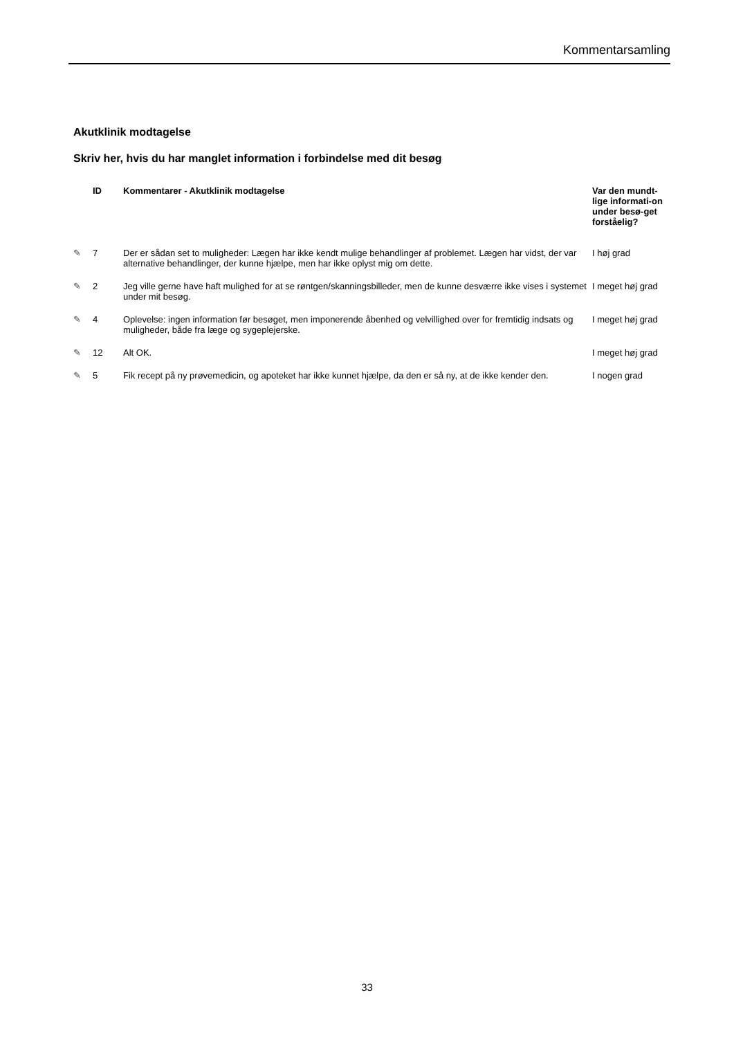Kommentarsamling
Akutklinik modtagelse
Skriv her, hvis du har manglet information i forbindelse med dit besøg
| | ID | Kommentarer - Akutklinik modtagelse | Var den mundt-lige informati-on under besø-get forståelig? |
| --- | --- | --- | --- |
| ✎ | 7 | Der er sådan set to muligheder: Lægen har ikke kendt mulige behandlinger af problemet. Lægen har vidst, der var alternative behandlinger, der kunne hjælpe, men har ikke oplyst mig om dette. | I høj grad |
| ✎ | 2 | Jeg ville gerne have haft mulighed for at se røntgen/skanningsbilleder, men de kunne desværre ikke vises i systemet under mit besøg. | I meget høj grad |
| ✎ | 4 | Oplevelse: ingen information før besøget, men imponerende åbenhed og velvillighed over for fremtidig indsats og muligheder, både fra læge og sygeplejerske. | I meget høj grad |
| ✎ | 12 | Alt OK. | I meget høj grad |
| ✎ | 5 | Fik recept på ny prøvemedicin, og apoteket har ikke kunnet hjælpe, da den er så ny, at de ikke kender den. | I nogen grad |
33